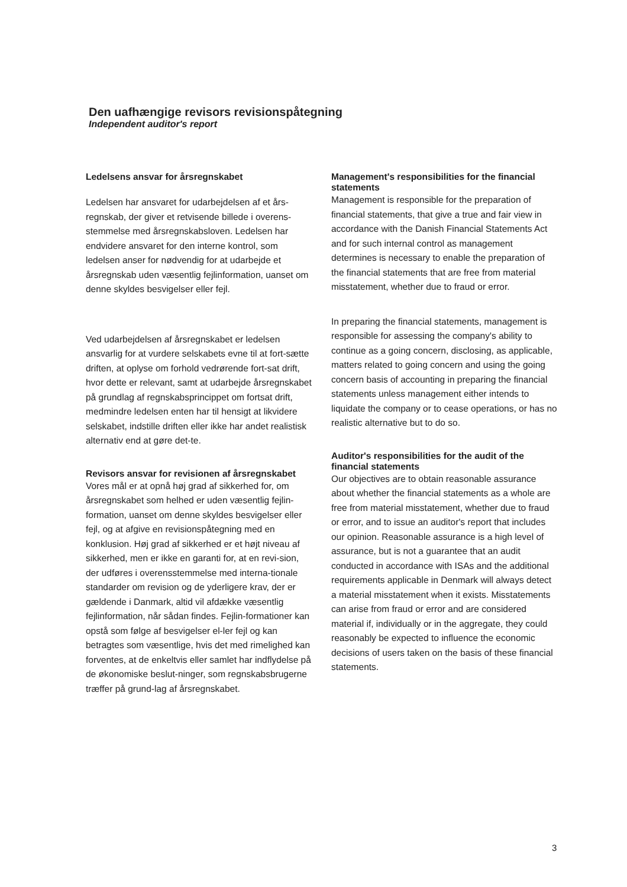Den uafhængige revisors revisionspåtegning
Independent auditor's report
Ledelsens ansvar for årsregnskabet
Ledelsen har ansvaret for udarbejdelsen af et års-regnskab, der giver et retvisende billede i overens-stemmelse med årsregnskabsloven. Ledelsen har endvidere ansvaret for den interne kontrol, som ledelsen anser for nødvendig for at udarbejde et årsregnskab uden væsentlig fejlinformation, uanset om denne skyldes besvigelser eller fejl.
Ved udarbejdelsen af årsregnskabet er ledelsen ansvarlig for at vurdere selskabets evne til at fort-sætte driften, at oplyse om forhold vedrørende fort-sat drift, hvor dette er relevant, samt at udarbejde årsregnskabet på grundlag af regnskabsprincippet om fortsat drift, medmindre ledelsen enten har til hensigt at likvidere selskabet, indstille driften eller ikke har andet realistisk alternativ end at gøre det-te.
Revisors ansvar for revisionen af årsregnskabet
Vores mål er at opnå høj grad af sikkerhed for, om årsregnskabet som helhed er uden væsentlig fejlin-formation, uanset om denne skyldes besvigelser eller fejl, og at afgive en revisionspåtegning med en konklusion. Høj grad af sikkerhed er et højt niveau af sikkerhed, men er ikke en garanti for, at en revi-sion, der udføres i overensstemmelse med interna-tionale standarder om revision og de yderligere krav, der er gældende i Danmark, altid vil afdække væsentlig fejlinformation, når sådan findes. Fejlin-formationer kan opstå som følge af besvigelser el-ler fejl og kan betragtes som væsentlige, hvis det med rimelighed kan forventes, at de enkeltvis eller samlet har indflydelse på de økonomiske beslut-ninger, som regnskabsbrugerne træffer på grund-lag af årsregnskabet.
Management's responsibilities for the financial statements
Management is responsible for the preparation of financial statements, that give a true and fair view in accordance with the Danish Financial Statements Act and for such internal control as management determines is necessary to enable the preparation of the financial statements that are free from material misstatement, whether due to fraud or error.
In preparing the financial statements, management is responsible for assessing the company's ability to continue as a going concern, disclosing, as applicable, matters related to going concern and using the going concern basis of accounting in preparing the financial statements unless management either intends to liquidate the company or to cease operations, or has no realistic alternative but to do so.
Auditor's responsibilities for the audit of the financial statements
Our objectives are to obtain reasonable assurance about whether the financial statements as a whole are free from material misstatement, whether due to fraud or error, and to issue an auditor's report that includes our opinion. Reasonable assurance is a high level of assurance, but is not a guarantee that an audit conducted in accordance with ISAs and the additional requirements applicable in Denmark will always detect a material misstatement when it exists. Misstatements can arise from fraud or error and are considered material if, individually or in the aggregate, they could reasonably be expected to influence the economic decisions of users taken on the basis of these financial statements.
3